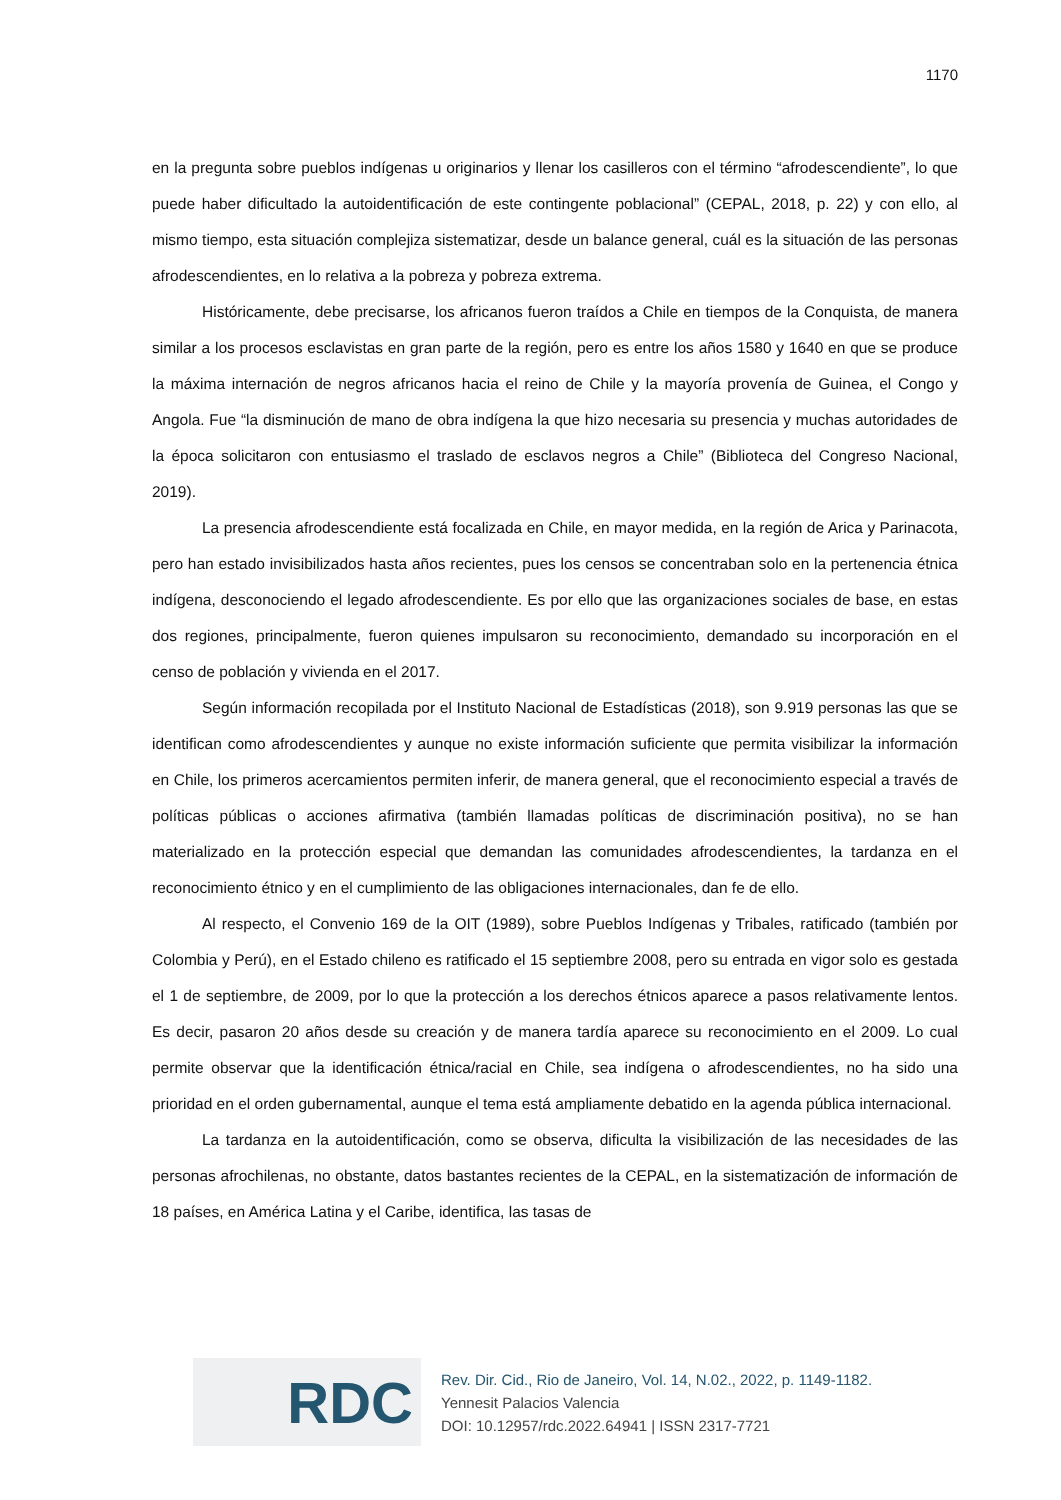1170
en la pregunta sobre pueblos indígenas u originarios y llenar los casilleros con el término “afrodescendiente”, lo que puede haber dificultado la autoidentificación de este contingente poblacional” (CEPAL, 2018, p. 22) y con ello, al mismo tiempo, esta situación complejiza sistematizar, desde un balance general, cuál es la situación de las personas afrodescendientes, en lo relativa a la pobreza y pobreza extrema.
Históricamente, debe precisarse, los africanos fueron traídos a Chile en tiempos de la Conquista, de manera similar a los procesos esclavistas en gran parte de la región, pero es entre los años 1580 y 1640 en que se produce la máxima internación de negros africanos hacia el reino de Chile y la mayoría provenía de Guinea, el Congo y Angola. Fue “la disminución de mano de obra indígena la que hizo necesaria su presencia y muchas autoridades de la época solicitaron con entusiasmo el traslado de esclavos negros a Chile” (Biblioteca del Congreso Nacional, 2019).
La presencia afrodescendiente está focalizada en Chile, en mayor medida, en la región de Arica y Parinacota, pero han estado invisibilizados hasta años recientes, pues los censos se concentraban solo en la pertenencia étnica indígena, desconociendo el legado afrodescendiente. Es por ello que las organizaciones sociales de base, en estas dos regiones, principalmente, fueron quienes impulsaron su reconocimiento, demandado su incorporación en el censo de población y vivienda en el 2017.
Según información recopilada por el Instituto Nacional de Estadísticas (2018), son 9.919 personas las que se identifican como afrodescendientes y aunque no existe información suficiente que permita visibilizar la información en Chile, los primeros acercamientos permiten inferir, de manera general, que el reconocimiento especial a través de políticas públicas o acciones afirmativa (también llamadas políticas de discriminación positiva), no se han materializado en la protección especial que demandan las comunidades afrodescendientes, la tardanza en el reconocimiento étnico y en el cumplimiento de las obligaciones internacionales, dan fe de ello.
Al respecto, el Convenio 169 de la OIT (1989), sobre Pueblos Indígenas y Tribales, ratificado (también por Colombia y Perú), en el Estado chileno es ratificado el 15 septiembre 2008, pero su entrada en vigor solo es gestada el 1 de septiembre, de 2009, por lo que la protección a los derechos étnicos aparece a pasos relativamente lentos. Es decir, pasaron 20 años desde su creación y de manera tardía aparece su reconocimiento en el 2009. Lo cual permite observar que la identificación étnica/racial en Chile, sea indígena o afrodescendientes, no ha sido una prioridad en el orden gubernamental, aunque el tema está ampliamente debatido en la agenda pública internacional.
La tardanza en la autoidentificación, como se observa, dificulta la visibilización de las necesidades de las personas afrochilenas, no obstante, datos bastantes recientes de la CEPAL, en la sistematización de información de 18 países, en América Latina y el Caribe, identifica, las tasas de
RDC
Rev. Dir. Cid., Rio de Janeiro, Vol. 14, N.02., 2022, p. 1149-1182.
Yennesit Palacios Valencia
DOI: 10.12957/rdc.2022.64941 | ISSN 2317-7721